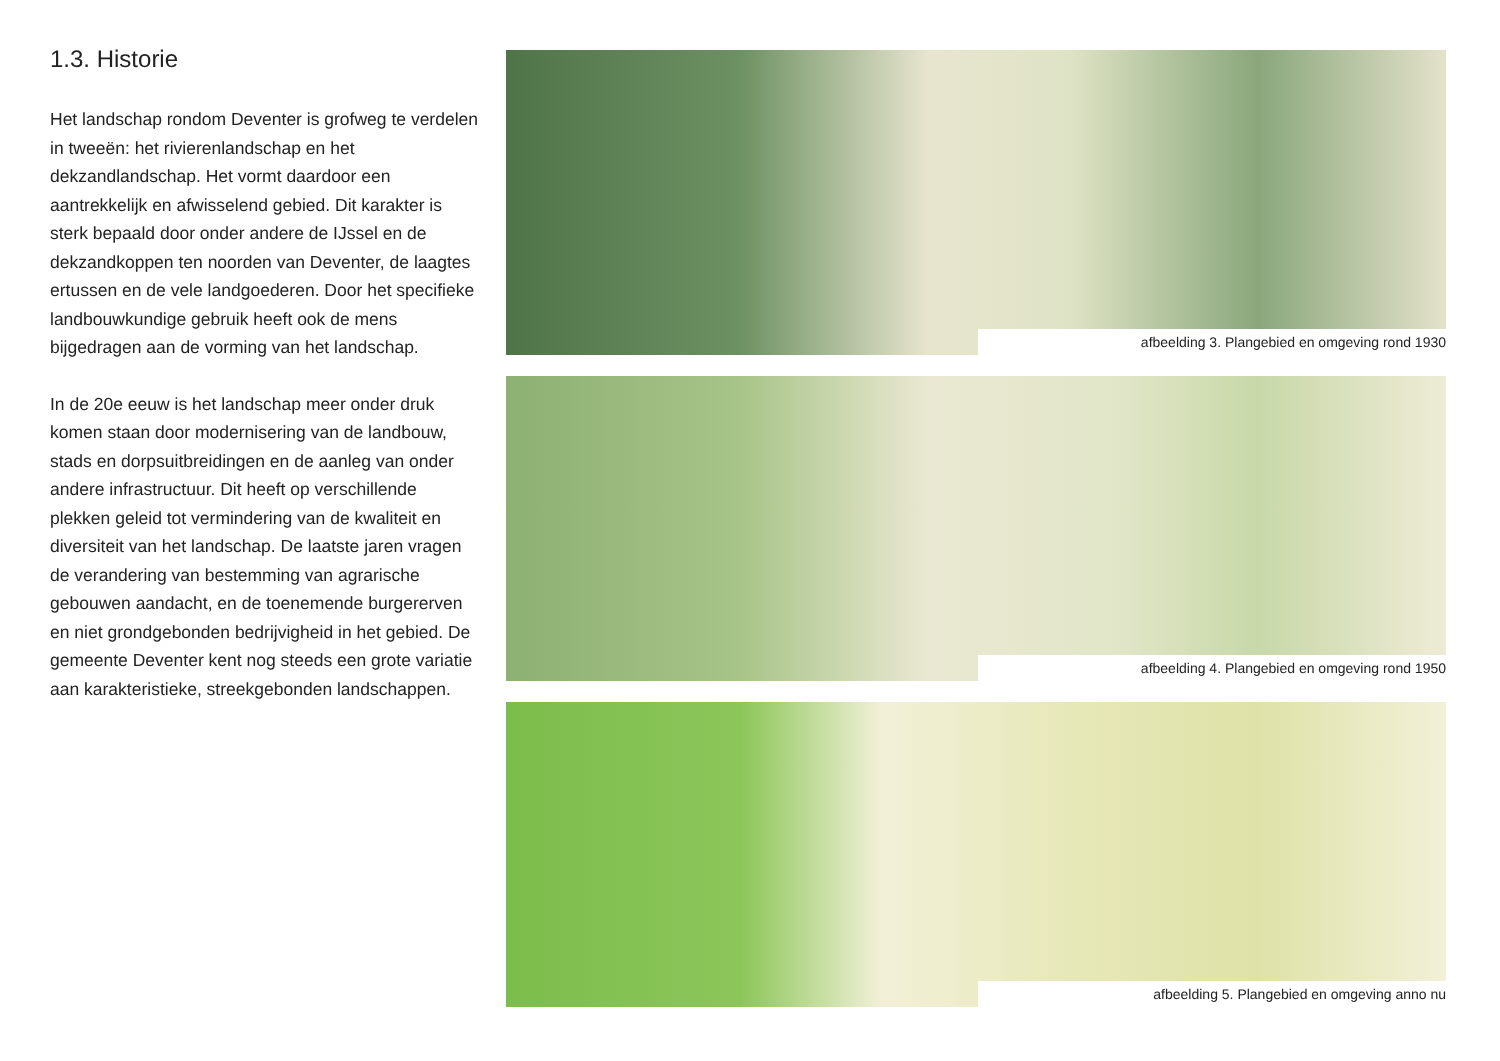1.3. Historie
Het landschap rondom Deventer is grofweg te verdelen in tweeën: het rivierenlandschap en het dekzandlandschap. Het vormt daardoor een aantrekkelijk en afwisselend gebied. Dit karakter is sterk bepaald door onder andere de IJssel en de dekzandkoppen ten noorden van Deventer, de laagtes ertussen en de vele landgoederen. Door het specifieke landbouwkundige gebruik heeft ook de mens bijgedragen aan de vorming van het landschap.
In de 20e eeuw is het landschap meer onder druk komen staan door modernisering van de landbouw, stads en dorpsuitbreidingen en de aanleg van onder andere infrastructuur. Dit heeft op verschillende plekken geleid tot vermindering van de kwaliteit en diversiteit van het landschap. De laatste jaren vragen de verandering van bestemming van agrarische gebouwen aandacht, en de toenemende burgererven en niet grondgebonden bedrijvigheid in het gebied. De gemeente Deventer kent nog steeds een grote variatie aan karakteristieke, streekgebonden landschappen.
afbeelding 3. Plangebied en omgeving rond 1930
afbeelding 4. Plangebied en omgeving rond 1950
afbeelding 5. Plangebied en omgeving anno nu